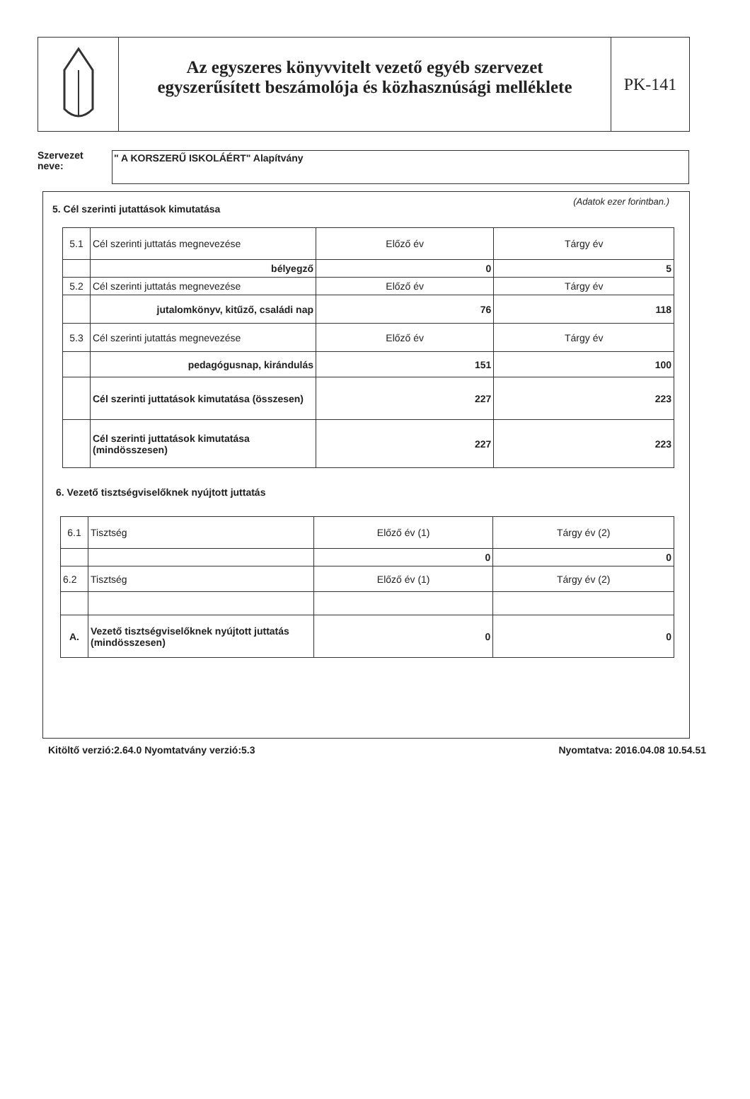Az egyszeres könyvvitelt vezető egyéb szervezet
egyszerűsített beszámolója és közhasznúsági melléklete
PK-141
Szervezet
neve:
" A KORSZERŰ ISKOLÁÉRT" Alapítvány
5. Cél szerinti jutattások kimutatása
(Adatok ezer forintban.)
| 5.1 | Cél szerinti juttatás megnevezése | Előző év | Tárgy év |
| | bélyegző | 0 | 5 |
| 5.2 | Cél szerinti juttatás megnevezése | Előző év | Tárgy év |
| | jutalomkönyv, kitűző, családi nap | 76 | 118 |
| 5.3 | Cél szerinti jutattás megnevezése | Előző év | Tárgy év |
| | pedagógusnap, kirándulás | 151 | 100 |
| | Cél szerinti juttatások kimutatása (összesen) | 227 | 223 |
| | Cél szerinti juttatások kimutatása (mindösszesen) | 227 | 223 |
6. Vezető tisztségviselőknek nyújtott juttatás
| 6.1 | Tisztség | Előző év (1) | Tárgy év (2) |
| | | 0 | 0 |
| 6.2 | Tisztség | Előző év (1) | Tárgy év (2) |
| A. | Vezető tisztségviselőknek nyújtott juttatás (mindösszesen) | 0 | 0 |
Kitöltő verzió:2.64.0 Nyomtatvány verzió:5.3 Nyomtatva: 2016.04.08 10.54.51